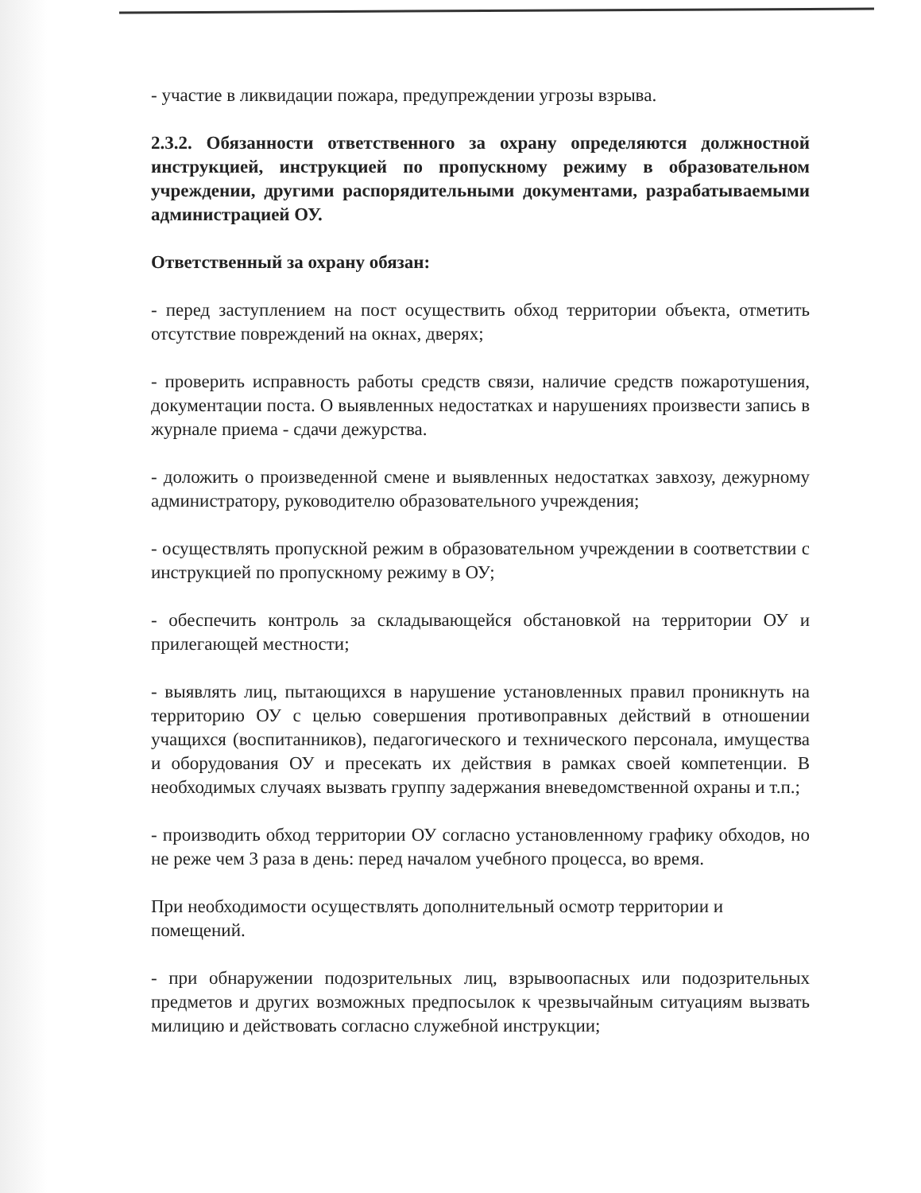- участие в ликвидации пожара, предупреждении угрозы взрыва.
2.3.2. Обязанности ответственного за охрану определяются должностной инструкцией, инструкцией по пропускному режиму в образовательном учреждении, другими распорядительными документами, разрабатываемыми администрацией ОУ.
Ответственный за охрану обязан:
- перед заступлением на пост осуществить обход территории объекта, отметить отсутствие повреждений на окнах, дверях;
- проверить исправность работы средств связи, наличие средств пожаротушения, документации поста. О выявленных недостатках и нарушениях произвести запись в журнале приема - сдачи дежурства.
- доложить о произведенной смене и выявленных недостатках завхозу, дежурному администратору, руководителю образовательного учреждения;
- осуществлять пропускной режим в образовательном учреждении в соответствии с инструкцией по пропускному режиму в ОУ;
- обеспечить контроль за складывающейся обстановкой на территории ОУ и прилегающей местности;
- выявлять лиц, пытающихся в нарушение установленных правил проникнуть на территорию ОУ с целью совершения противоправных действий в отношении учащихся (воспитанников), педагогического и технического персонала, имущества и оборудования ОУ и пресекать их действия в рамках своей компетенции. В необходимых случаях вызвать группу задержания вневедомственной охраны и т.п.;
- производить обход территории ОУ согласно установленному графику обходов, но не реже чем 3 раза в день: перед началом учебного процесса, во время.
При необходимости осуществлять дополнительный осмотр территории и помещений.
- при обнаружении подозрительных лиц, взрывоопасных или подозрительных предметов и других возможных предпосылок к чрезвычайным ситуациям вызвать милицию и действовать согласно служебной инструкции;